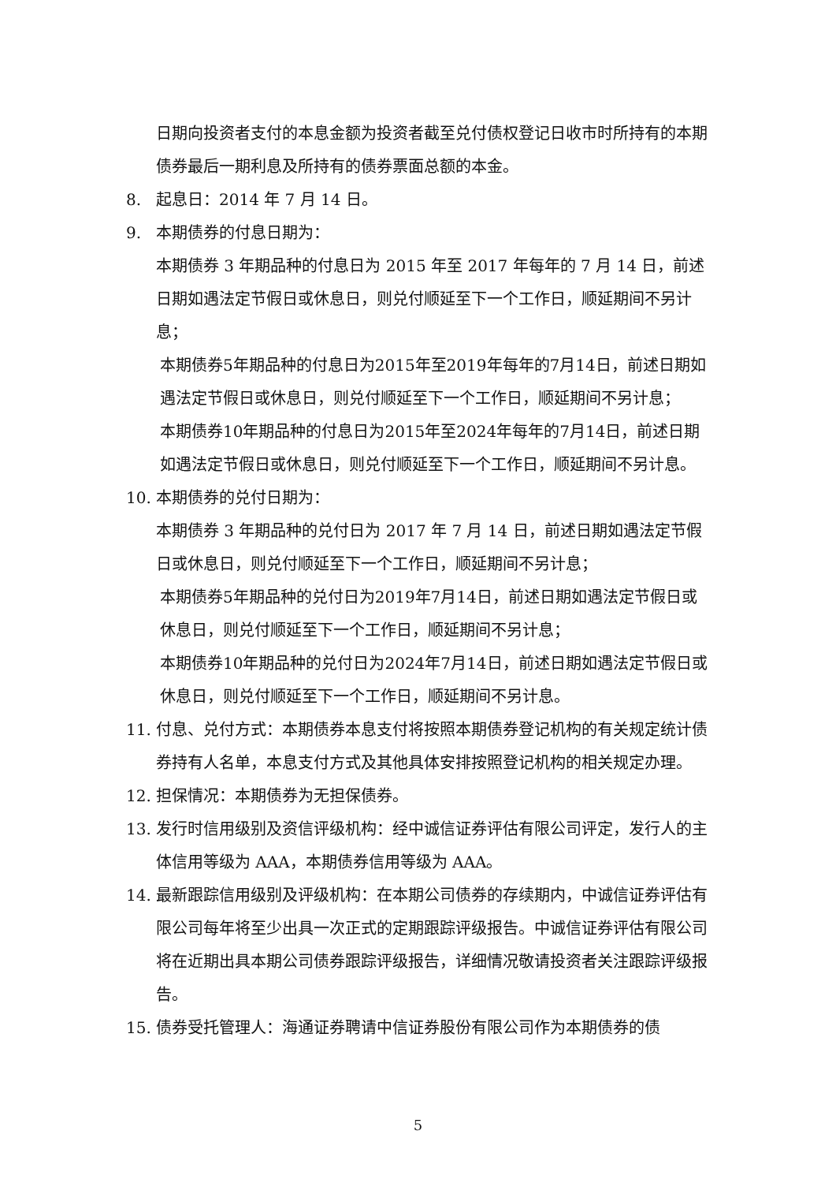日期向投资者支付的本息金额为投资者截至兑付债权登记日收市时所持有的本期债券最后一期利息及所持有的债券票面总额的本金。
8. 起息日：2014 年 7 月 14 日。
9. 本期债券的付息日期为：
本期债券 3 年期品种的付息日为 2015 年至 2017 年每年的 7 月 14 日，前述日期如遇法定节假日或休息日，则兑付顺延至下一个工作日，顺延期间不另计息；
本期债券5年期品种的付息日为2015年至2019年每年的7月14日，前述日期如遇法定节假日或休息日，则兑付顺延至下一个工作日，顺延期间不另计息；
本期债券10年期品种的付息日为2015年至2024年每年的7月14日，前述日期如遇法定节假日或休息日，则兑付顺延至下一个工作日，顺延期间不另计息。
10. 本期债券的兑付日期为：
本期债券 3 年期品种的兑付日为 2017 年 7 月 14 日，前述日期如遇法定节假日或休息日，则兑付顺延至下一个工作日，顺延期间不另计息；
本期债券5年期品种的兑付日为2019年7月14日，前述日期如遇法定节假日或休息日，则兑付顺延至下一个工作日，顺延期间不另计息；
本期债券10年期品种的兑付日为2024年7月14日，前述日期如遇法定节假日或休息日，则兑付顺延至下一个工作日，顺延期间不另计息。
11. 付息、兑付方式：本期债券本息支付将按照本期债券登记机构的有关规定统计债券持有人名单，本息支付方式及其他具体安排按照登记机构的相关规定办理。
12. 担保情况：本期债券为无担保债券。
13. 发行时信用级别及资信评级机构：经中诚信证券评估有限公司评定，发行人的主体信用等级为 AAA，本期债券信用等级为 AAA。
14. 最新跟踪信用级别及评级机构：在本期公司债券的存续期内，中诚信证券评估有限公司每年将至少出具一次正式的定期跟踪评级报告。中诚信证券评估有限公司将在近期出具本期公司债券跟踪评级报告，详细情况敬请投资者关注跟踪评级报告。
15. 债券受托管理人：海通证券聘请中信证券股份有限公司作为本期债券的债
5